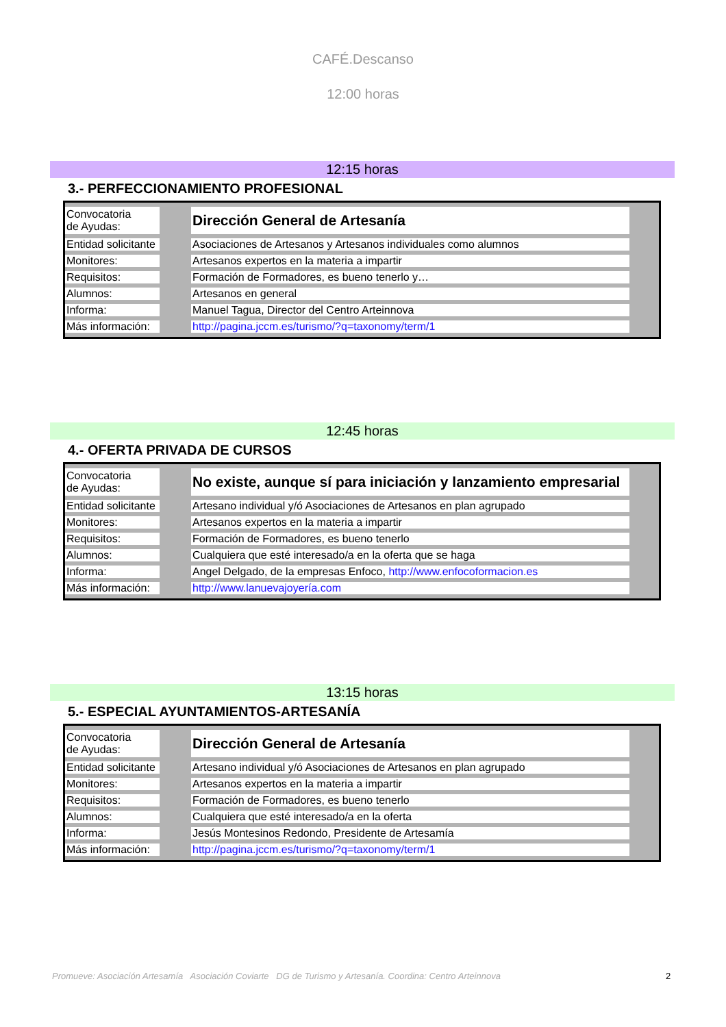CAFÉ.Descanso
12:00 horas
12:15 horas
3.- PERFECCIONAMIENTO PROFESIONAL
| Convocatoria de Ayudas: | | Dirección General de Artesanía | |
| Entidad solicitante | | Asociaciones de Artesanos y Artesanos individuales como alumnos | |
| Monitores: | | Artesanos expertos en la materia a impartir | |
| Requisitos: | | Formación de Formadores, es bueno tenerlo y… | |
| Alumnos: | | Artesanos en general | |
| Informa: | | Manuel Tagua, Director del Centro Arteinnova | |
| Más información: | | http://pagina.jccm.es/turismo/?q=taxonomy/term/1 | |
12:45 horas
4.- OFERTA PRIVADA DE CURSOS
| Convocatoria de Ayudas: | | No existe, aunque sí para iniciación y lanzamiento empresarial | |
| Entidad solicitante | | Artesano individual y/ó Asociaciones de Artesanos en plan agrupado | |
| Monitores: | | Artesanos expertos en la materia a impartir | |
| Requisitos: | | Formación de Formadores, es bueno tenerlo | |
| Alumnos: | | Cualquiera que esté interesado/a en la oferta que se haga | |
| Informa: | | Angel Delgado, de la empresas Enfoco, http://www.enfocoformacion.es | |
| Más información: | | http://www.lanuevajoyería.com | |
13:15 horas
5.- ESPECIAL AYUNTAMIENTOS-ARTESANÍA
| Convocatoria de Ayudas: | | Dirección General de Artesanía | |
| Entidad solicitante | | Artesano individual y/ó Asociaciones de Artesanos en plan agrupado | |
| Monitores: | | Artesanos expertos en la materia a impartir | |
| Requisitos: | | Formación de Formadores, es bueno tenerlo | |
| Alumnos: | | Cualquiera que esté interesado/a en la oferta | |
| Informa: | | Jesús Montesinos Redondo, Presidente de Artesamía | |
| Más información: | | http://pagina.jccm.es/turismo/?q=taxonomy/term/1 | |
Promueve: Asociación Artesamía Asociación Coviarte DG de Turismo y Artesanía. Coordina: Centro Arteinnova 2